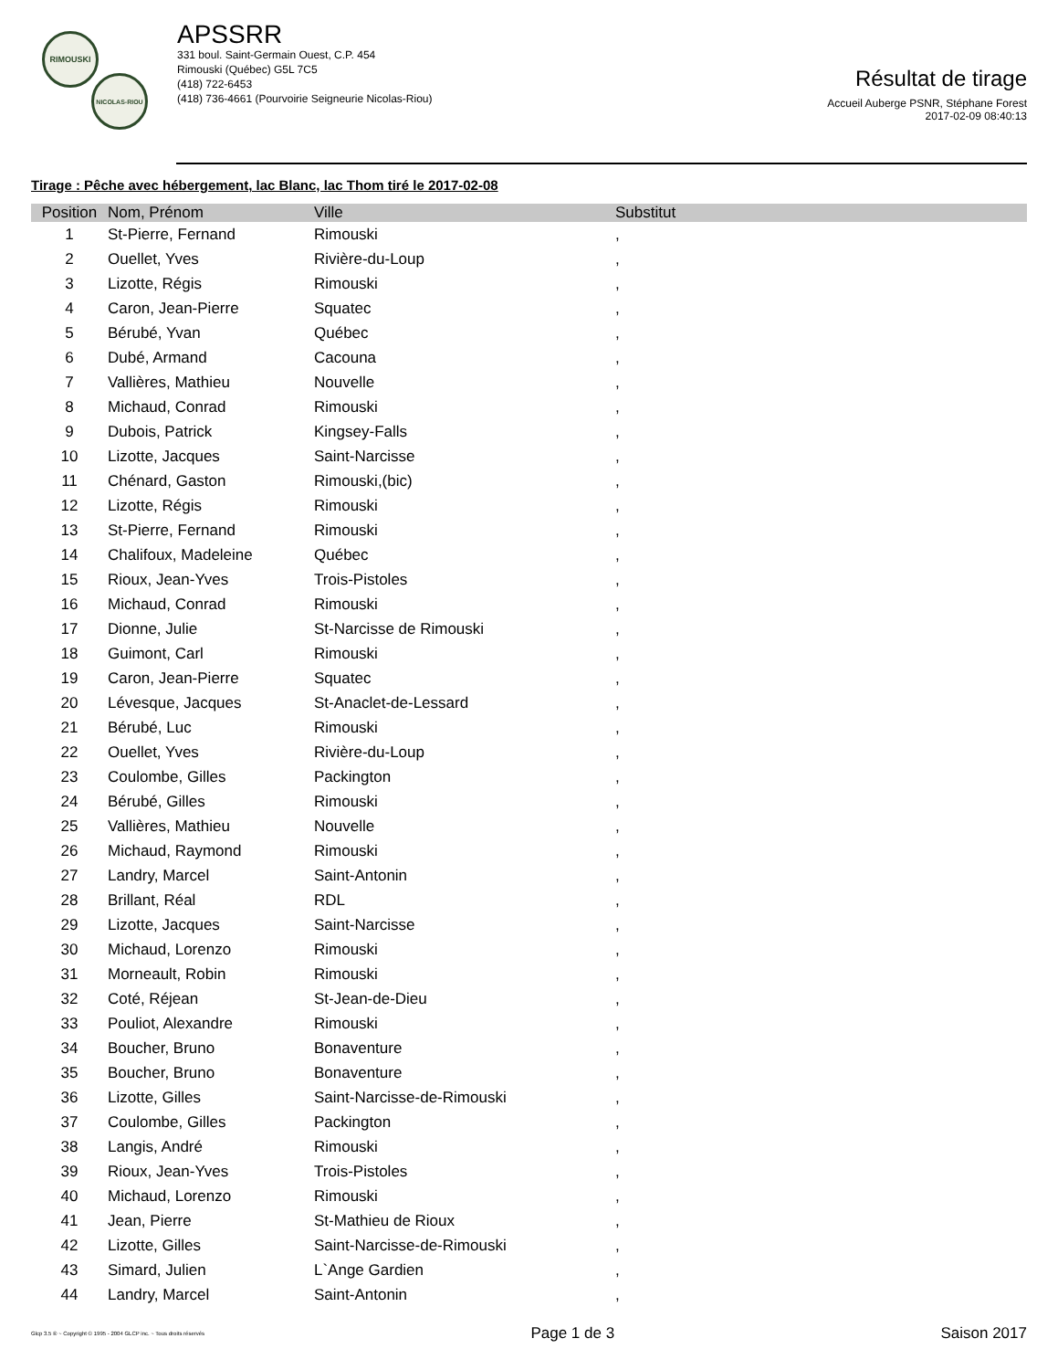RIMOUSKI
NICOLAS-RIOU
APSSRR
331 boul. Saint-Germain Ouest, C.P. 454
Rimouski (Québec) G5L 7C5
(418) 722-6453
(418) 736-4661 (Pourvoirie Seigneurie Nicolas-Riou)
Résultat de tirage
Accueil Auberge PSNR, Stéphane Forest
2017-02-09 08:40:13
Tirage : Pêche avec hébergement, lac Blanc, lac Thom tiré le 2017-02-08
| Position | Nom, Prénom | Ville | Substitut |
| --- | --- | --- | --- |
| 1 | St-Pierre, Fernand | Rimouski | , |
| 2 | Ouellet, Yves | Rivière-du-Loup | , |
| 3 | Lizotte, Régis | Rimouski | , |
| 4 | Caron, Jean-Pierre | Squatec | , |
| 5 | Bérubé, Yvan | Québec | , |
| 6 | Dubé, Armand | Cacouna | , |
| 7 | Vallières, Mathieu | Nouvelle | , |
| 8 | Michaud, Conrad | Rimouski | , |
| 9 | Dubois, Patrick | Kingsey-Falls | , |
| 10 | Lizotte, Jacques | Saint-Narcisse | , |
| 11 | Chénard, Gaston | Rimouski,(bic) | , |
| 12 | Lizotte, Régis | Rimouski | , |
| 13 | St-Pierre, Fernand | Rimouski | , |
| 14 | Chalifoux, Madeleine | Québec | , |
| 15 | Rioux, Jean-Yves | Trois-Pistoles | , |
| 16 | Michaud, Conrad | Rimouski | , |
| 17 | Dionne, Julie | St-Narcisse de Rimouski | , |
| 18 | Guimont, Carl | Rimouski | , |
| 19 | Caron, Jean-Pierre | Squatec | , |
| 20 | Lévesque, Jacques | St-Anaclet-de-Lessard | , |
| 21 | Bérubé, Luc | Rimouski | , |
| 22 | Ouellet, Yves | Rivière-du-Loup | , |
| 23 | Coulombe, Gilles | Packington | , |
| 24 | Bérubé, Gilles | Rimouski | , |
| 25 | Vallières, Mathieu | Nouvelle | , |
| 26 | Michaud, Raymond | Rimouski | , |
| 27 | Landry, Marcel | Saint-Antonin | , |
| 28 | Brillant, Réal | RDL | , |
| 29 | Lizotte, Jacques | Saint-Narcisse | , |
| 30 | Michaud, Lorenzo | Rimouski | , |
| 31 | Morneault, Robin | Rimouski | , |
| 32 | Coté, Réjean | St-Jean-de-Dieu | , |
| 33 | Pouliot, Alexandre | Rimouski | , |
| 34 | Boucher, Bruno | Bonaventure | , |
| 35 | Boucher, Bruno | Bonaventure | , |
| 36 | Lizotte, Gilles | Saint-Narcisse-de-Rimouski | , |
| 37 | Coulombe, Gilles | Packington | , |
| 38 | Langis, André | Rimouski | , |
| 39 | Rioux, Jean-Yves | Trois-Pistoles | , |
| 40 | Michaud, Lorenzo | Rimouski | , |
| 41 | Jean, Pierre | St-Mathieu de Rioux | , |
| 42 | Lizotte, Gilles | Saint-Narcisse-de-Rimouski | , |
| 43 | Simard, Julien | L`Ange Gardien | , |
| 44 | Landry, Marcel | Saint-Antonin | , |
Glcp 3.5 ® ~ Copyright © 1995 - 2004 GLCP inc. ~ Tous droits réservés Page 1 de 3 Saison 2017